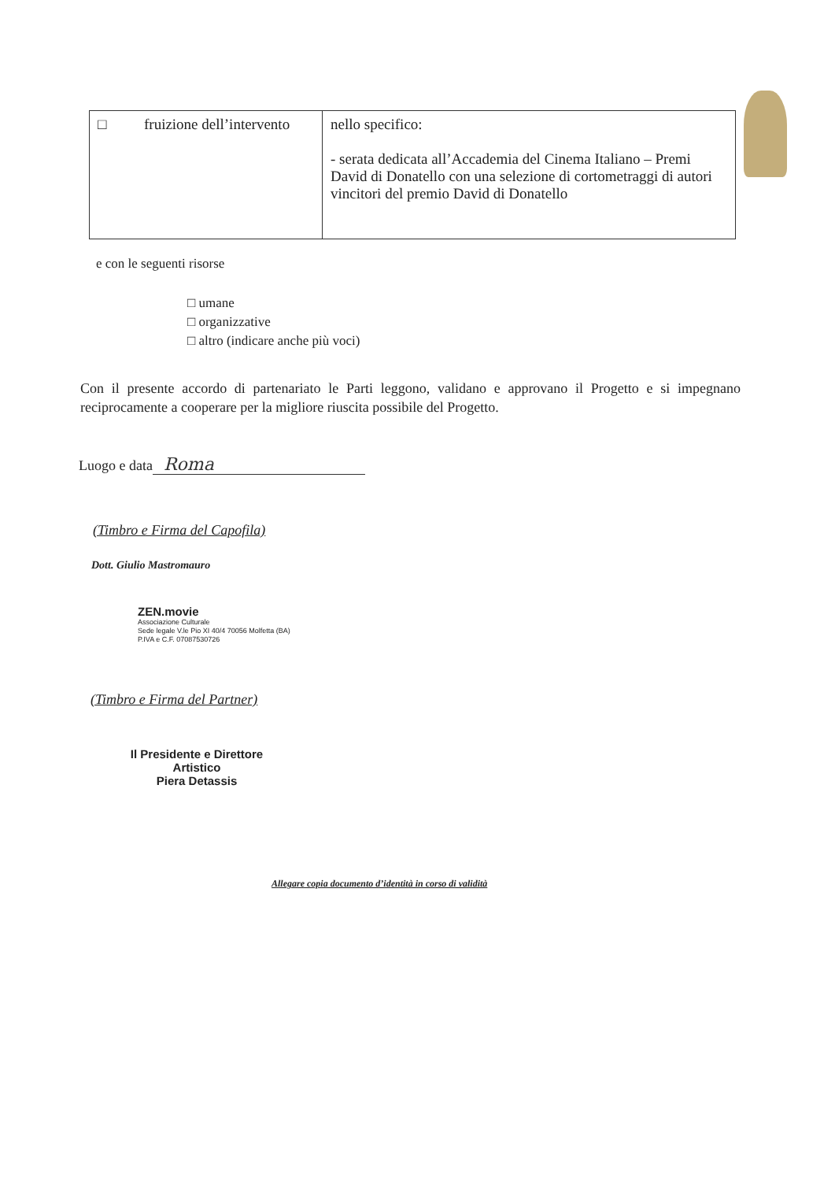| □ fruizione dell’intervento | nello specifico: - serata dedicata all’Accademia del Cinema Italiano – Premi David di Donatello con una selezione di cortometraggi di autori vincitori del premio David di Donatello |
e con le seguenti risorse
□ umane
□ organizzative
□ altro (indicare anche più voci)
Con il presente accordo di partenariato le Parti leggono, validano e approvano il Progetto e si impegnano reciprocamente a cooperare per la migliore riuscita possibile del Progetto.
Luogo e data Roma
(Timbro e Firma del Capofila)
Dott. Giulio Mastromauro
ZEN.movie
Associazione Culturale
Sede legale V.le Pio XI 40/4 70056 Molfetta (BA)
P.IVA e C.F. 07087530726
(Timbro e Firma del Partner)
Il Presidente e Direttore Artistico
Piera Detassis
Allegare copia documento d’identità in corso di validità